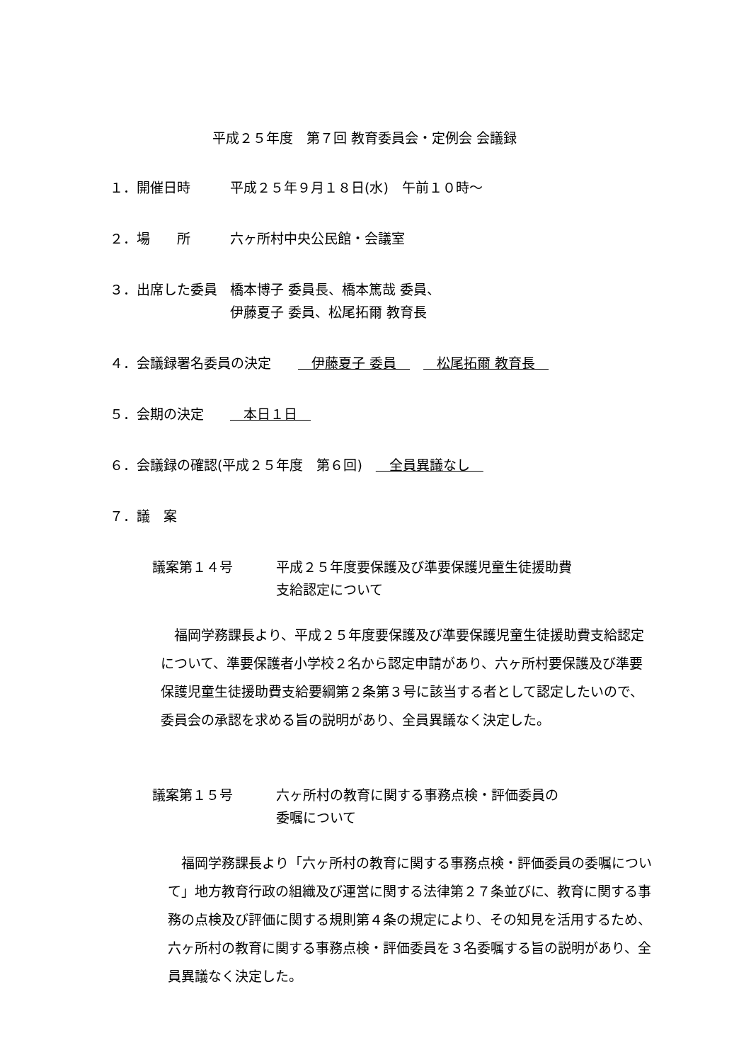平成２５年度　第７回 教育委員会・定例会 会議録
１．開催日時 平成２５年９月１８日(水)　午前１０時～
２．場　　所 六ヶ所村中央公民館・会議室
３．出席した委員 橋本博子 委員長、橋本篤哉 委員、
伊藤夏子 委員、松尾拓爾 教育長
４．会議録署名委員の決定　　　伊藤夏子 委員　　　松尾拓爾 教育長　
５．会期の決定 　本日１日　
６．会議録の確認(平成２５年度　第６回)　　全員異議なし　
７．議　案
議案第１４号 平成２５年度要保護及び準要保護児童生徒援助費
支給認定について
　福岡学務課長より、平成２５年度要保護及び準要保護児童生徒援助費支給認定について、準要保護者小学校２名から認定申請があり、六ヶ所村要保護及び準要保護児童生徒援助費支給要綱第２条第３号に該当する者として認定したいので、委員会の承認を求める旨の説明があり、全員異議なく決定した。
議案第１５号 六ヶ所村の教育に関する事務点検・評価委員の
委嘱について
　福岡学務課長より「六ヶ所村の教育に関する事務点検・評価委員の委嘱について」地方教育行政の組織及び運営に関する法律第２７条並びに、教育に関する事務の点検及び評価に関する規則第４条の規定により、その知見を活用するため、六ヶ所村の教育に関する事務点検・評価委員を３名委嘱する旨の説明があり、全員異議なく決定した。